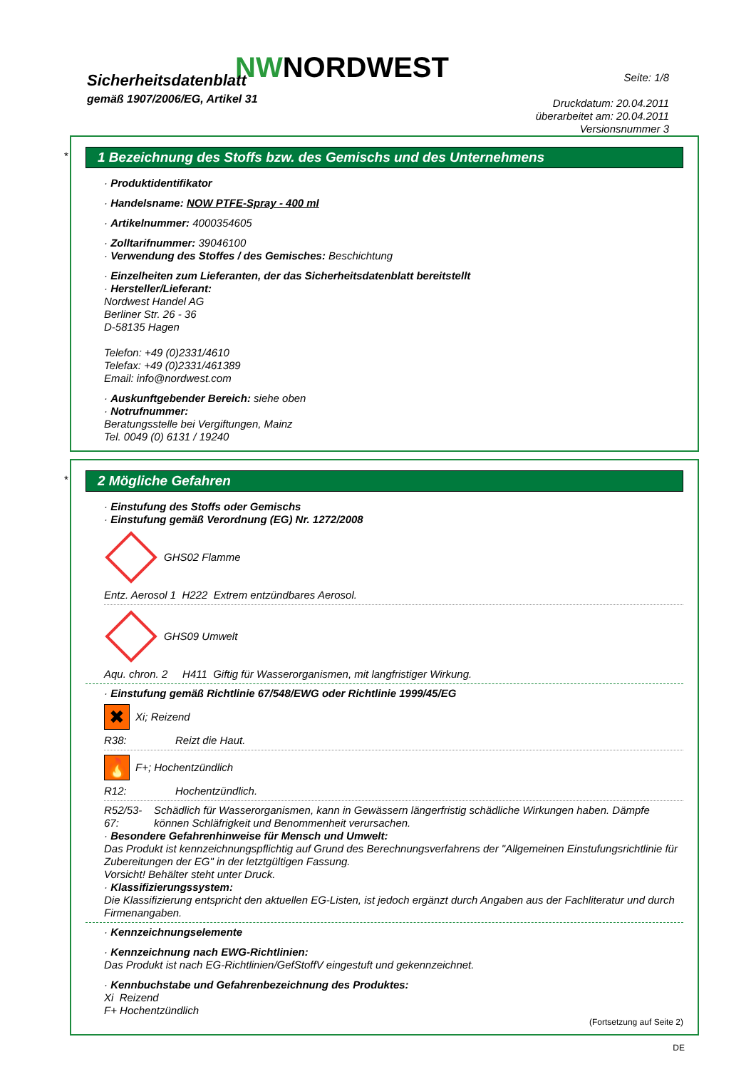NWNORDWEST
Sicherheitsdatenblatt
gemäß 1907/2006/EG, Artikel 31
Seite: 1/8
Druckdatum: 20.04.2011
überarbeitet am: 20.04.2011
Versionsnummer 3
*
1 Bezeichnung des Stoffs bzw. des Gemischs und des Unternehmens
· Produktidentifikator
· Handelsname: NOW PTFE-Spray - 400 ml
· Artikelnummer: 4000354605
· Zolltarifnummer: 39046100
· Verwendung des Stoffes / des Gemisches: Beschichtung
· Einzelheiten zum Lieferanten, der das Sicherheitsdatenblatt bereitstellt
· Hersteller/Lieferant:
Nordwest Handel AG
Berliner Str. 26 - 36
D-58135 Hagen
Telefon: +49 (0)2331/4610
Telefax: +49 (0)2331/461389
Email: info@nordwest.com
· Auskunftgebender Bereich: siehe oben
· Notrufnummer:
Beratungsstelle bei Vergiftungen, Mainz
Tel. 0049 (0) 6131 / 19240
*
2 Mögliche Gefahren
· Einstufung des Stoffs oder Gemischs
· Einstufung gemäß Verordnung (EG) Nr. 1272/2008
GHS02 Flamme
Entz. Aerosol 1 H222 Extrem entzündbares Aerosol.
GHS09 Umwelt
Aqu. chron. 2 H411 Giftig für Wasserorganismen, mit langfristiger Wirkung.
· Einstufung gemäß Richtlinie 67/548/EWG oder Richtlinie 1999/45/EG
✖
Xi; Reizend
R38: Reizt die Haut.
🔥
F+; Hochentzündlich
R12: Hochentzündlich.
R52/53-67: Schädlich für Wasserorganismen, kann in Gewässern längerfristig schädliche Wirkungen haben. Dämpfe können Schläfrigkeit und Benommenheit verursachen.
· Besondere Gefahrenhinweise für Mensch und Umwelt:
Das Produkt ist kennzeichnungspflichtig auf Grund des Berechnungsverfahrens der "Allgemeinen Einstufungsrichtlinie für Zubereitungen der EG" in der letztgültigen Fassung.
Vorsicht! Behälter steht unter Druck.
· Klassifizierungssystem:
Die Klassifizierung entspricht den aktuellen EG-Listen, ist jedoch ergänzt durch Angaben aus der Fachliteratur und durch Firmenangaben.
· Kennzeichnungselemente
· Kennzeichnung nach EWG-Richtlinien:
Das Produkt ist nach EG-Richtlinien/GefStoffV eingestuft und gekennzeichnet.
· Kennbuchstabe und Gefahrenbezeichnung des Produktes:
Xi Reizend
F+ Hochentzündlich
(Fortsetzung auf Seite 2)
DE